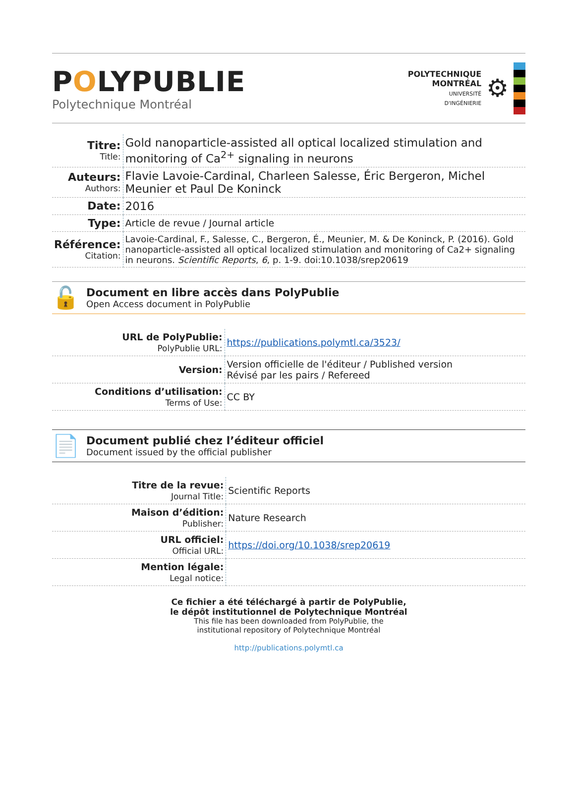POLYPUBLIE
Polytechnique Montréal
POLYTECHNIQUE
MONTRÉAL
UNIVERSITÉ
D'INGÉNIERIE
⚙
| Titre: Title: | Gold nanoparticle-assisted all optical localized stimulation and monitoring of Ca<sup>2+</sup> signaling in neurons |
| Auteurs: Authors: | Flavie Lavoie-Cardinal, Charleen Salesse, Éric Bergeron, Michel Meunier et Paul De Koninck |
| Date: | 2016 |
| Type: | Article de revue / Journal article |
| Référence: Citation: | Lavoie-Cardinal, F., Salesse, C., Bergeron, É., Meunier, M. & De Koninck, P. (2016). Gold nanoparticle-assisted all optical localized stimulation and monitoring of Ca2+ signaling in neurons. Scientific Reports , 6 , p. 1-9. doi:10.1038/srep20619 |
🔓
Document en libre accès dans PolyPublie
Open Access document in PolyPublie
| URL de PolyPublie: PolyPublie URL: | https://publications.polymtl.ca/3523/ |
| Version: | Version officielle de l'éditeur / Published version Révisé par les pairs / Refereed |
| Conditions d’utilisation: Terms of Use: | CC BY |
📄
Document publié chez l’éditeur officiel
Document issued by the official publisher
| Titre de la revue: Journal Title: | Scientific Reports |
| Maison d’édition: Publisher: | Nature Research |
| URL officiel: Official URL: | https://doi.org/10.1038/srep20619 |
| Mention légale: Legal notice: | |
Ce fichier a été téléchargé à partir de PolyPublie,
le dépôt institutionnel de Polytechnique Montréal
This file has been downloaded from PolyPublie, the
institutional repository of Polytechnique Montréal
http://publications.polymtl.ca